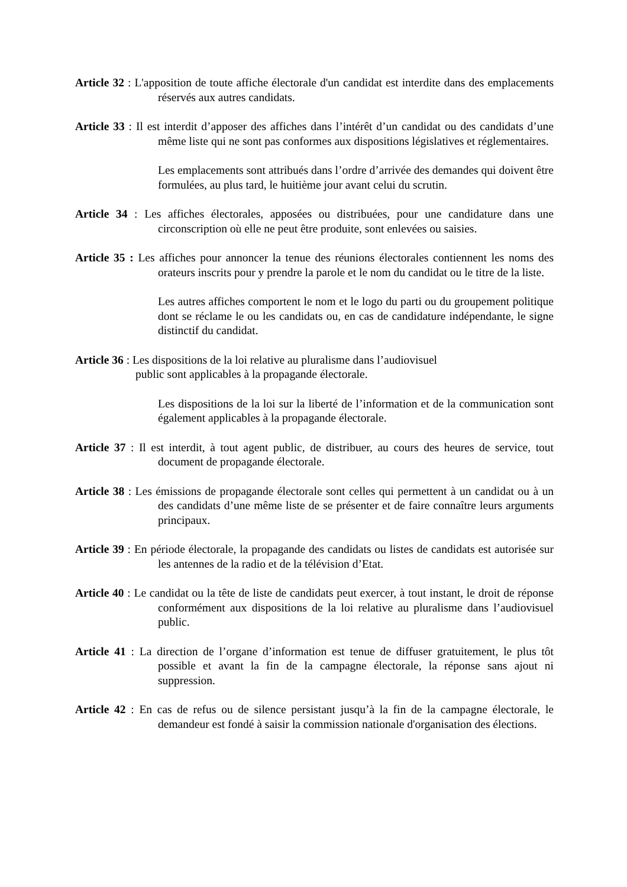Article 32 : L'apposition de toute affiche électorale d'un candidat est interdite dans des emplacements réservés aux autres candidats.
Article 33 : Il est interdit d’apposer des affiches dans l’intérêt d’un candidat ou des candidats d’une même liste qui ne sont pas conformes aux dispositions législatives et réglementaires.
Les emplacements sont attribués dans l’ordre d’arrivée des demandes qui doivent être formulées, au plus tard, le huitième jour avant celui du scrutin.
Article 34 : Les affiches électorales, apposées ou distribuées, pour une candidature dans une circonscription où elle ne peut être produite, sont enlevées ou saisies.
Article 35 : Les affiches pour annoncer la tenue des réunions électorales contiennent les noms des orateurs inscrits pour y prendre la parole et le nom du candidat ou le titre de la liste.
Les autres affiches comportent le nom et le logo du parti ou du groupement politique dont se réclame le ou les candidats ou, en cas de candidature indépendante, le signe distinctif du candidat.
Article 36 : Les dispositions de la loi relative au pluralisme dans l’audiovisuel
public sont applicables à la propagande électorale.
Les dispositions de la loi sur la liberté de l’information et de la communication sont également applicables à la propagande électorale.
Article 37 : Il est interdit, à tout agent public, de distribuer, au cours des heures de service, tout document de propagande électorale.
Article 38 : Les émissions de propagande électorale sont celles qui permettent à un candidat ou à un des candidats d’une même liste de se présenter et de faire connaître leurs arguments principaux.
Article 39 : En période électorale, la propagande des candidats ou listes de candidats est autorisée sur les antennes de la radio et de la télévision d’Etat.
Article 40 : Le candidat ou la tête de liste de candidats peut exercer, à tout instant, le droit de réponse conformément aux dispositions de la loi relative au pluralisme dans l’audiovisuel public.
Article 41 : La direction de l’organe d’information est tenue de diffuser gratuitement, le plus tôt possible et avant la fin de la campagne électorale, la réponse sans ajout ni suppression.
Article 42 : En cas de refus ou de silence persistant jusqu’à la fin de la campagne électorale, le demandeur est fondé à saisir la commission nationale d'organisation des élections.